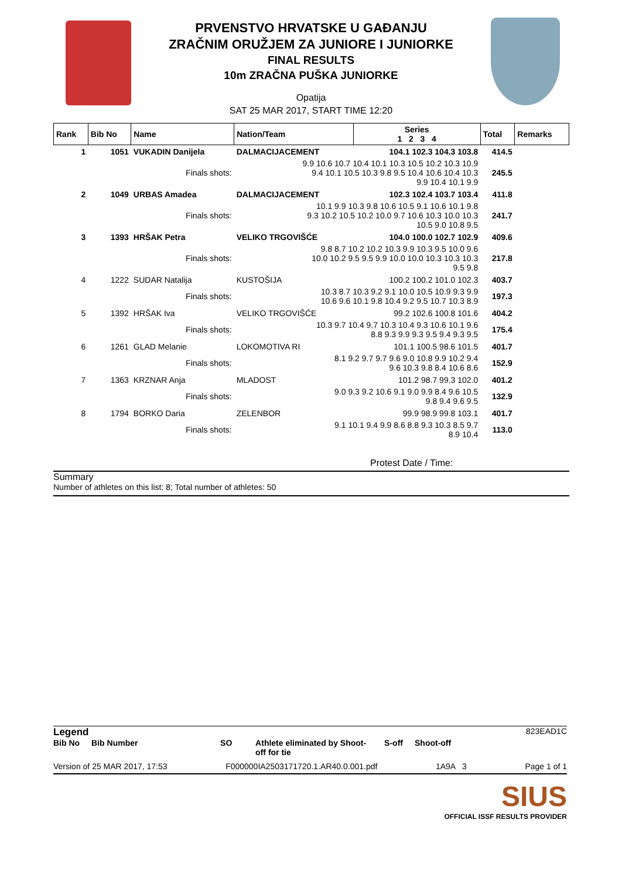PRVENSTVO HRVATSKE U GAĐANJU
ZRAČNIM ORUŽJEM ZA JUNIORE I JUNIORKE
FINAL RESULTS
10m ZRAČNA PUŠKA JUNIORKE
Opatija
SAT 25 MAR 2017, START TIME 12:20
| Rank | Bib No | Name | | Nation/Team | Series 1 2 3 4 | Total | Remarks |
| --- | --- | --- | --- | --- | --- | --- | --- |
| 1 | 1051 | VUKADIN Danijela | | DALMACIJACEMENT | 104.1 102.3 104.3 103.8 | 414.5 | |
| | | Finals shots: | 9.9 10.6 10.7 10.4 10.1 10.3 10.5 10.2 10.3 10.9 9.4 10.1 10.5 10.3 9.8 9.5 10.4 10.6 10.4 10.3 9.9 10.4 10.1 9.9 | | | 245.5 | |
| 2 | 1049 | URBAS Amadea | | DALMACIJACEMENT | 102.3 102.4 103.7 103.4 | 411.8 | |
| | | Finals shots: | 10.1 9.9 10.3 9.8 10.6 10.5 9.1 10.6 10.1 9.8 9.3 10.2 10.5 10.2 10.0 9.7 10.6 10.3 10.0 10.3 10.5 9.0 10.8 9.5 | | | 241.7 | |
| 3 | 1393 | HRŠAK Petra | | VELIKO TRGOVIŠĆE | 104.0 100.0 102.7 102.9 | 409.6 | |
| | | Finals shots: | 9.8 8.7 10.2 10.2 10.3 9.9 10.3 9.5 10.0 9.6 10.0 10.2 9.5 9.5 9.9 10.0 10.0 10.3 10.3 10.3 9.5 9.8 | | | 217.8 | |
| 4 | 1222 | SUDAR Natalija | | KUSTOŠIJA | 100.2 100.2 101.0 102.3 | 403.7 | |
| | | Finals shots: | 10.3 8.7 10.3 9.2 9.1 10.0 10.5 10.9 9.3 9.9 10.6 9.6 10.1 9.8 10.4 9.2 9.5 10.7 10.3 8.9 | | | 197.3 | |
| 5 | 1392 | HRŠAK Iva | | VELIKO TRGOVIŠĆE | 99.2 102.6 100.8 101.6 | 404.2 | |
| | | Finals shots: | 10.3 9.7 10.4 9.7 10.3 10.4 9.3 10.6 10.1 9.6 8.8 9.3 9.9 9.3 9.5 9.4 9.3 9.5 | | | 175.4 | |
| 6 | 1261 | GLAD Melanie | | LOKOMOTIVA RI | 101.1 100.5 98.6 101.5 | 401.7 | |
| | | Finals shots: | 8.1 9.2 9.7 9.7 9.6 9.0 10.8 9.9 10.2 9.4 9.6 10.3 9.8 8.4 10.6 8.6 | | | 152.9 | |
| 7 | 1363 | KRZNAR Anja | | MLADOST | 101.2 98.7 99.3 102.0 | 401.2 | |
| | | Finals shots: | 9.0 9.3 9.2 10.6 9.1 9.0 9.9 8.4 9.6 10.5 9.8 9.4 9.6 9.5 | | | 132.9 | |
| 8 | 1794 | BORKO Daria | | ZELENBOR | 99.9 98.9 99.8 103.1 | 401.7 | |
| | | Finals shots: | 9.1 10.1 9.4 9.9 8.6 8.8 9.3 10.3 8.5 9.7 8.9 10.4 | | | 113.0 | |
Protest Date / Time:
Summary
Number of athletes on this list: 8; Total number of athletes: 50
Legend 823EAD1C
Bib No Bib Number SO Athlete eliminated by Shoot-off for tie S-off Shoot-off
Version of 25 MAR 2017, 17:53 F000000IA2503171720.1.AR40.0.001.pdf 1A9A 3 Page 1 of 1
SIUS
OFFICIAL ISSF RESULTS PROVIDER